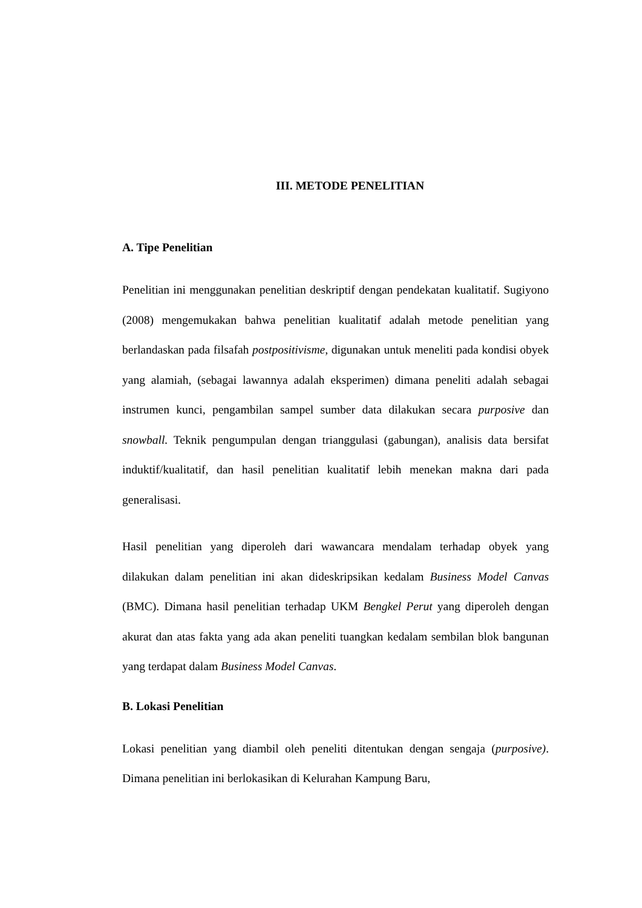III. METODE PENELITIAN
A. Tipe Penelitian
Penelitian ini menggunakan penelitian deskriptif dengan pendekatan kualitatif. Sugiyono (2008) mengemukakan bahwa penelitian kualitatif adalah metode penelitian yang berlandaskan pada filsafah postpositivisme, digunakan untuk meneliti pada kondisi obyek yang alamiah, (sebagai lawannya adalah eksperimen) dimana peneliti adalah sebagai instrumen kunci, pengambilan sampel sumber data dilakukan secara purposive dan snowball. Teknik pengumpulan dengan trianggulasi (gabungan), analisis data bersifat induktif/kualitatif, dan hasil penelitian kualitatif lebih menekan makna dari pada generalisasi.
Hasil penelitian yang diperoleh dari wawancara mendalam terhadap obyek yang dilakukan dalam penelitian ini akan dideskripsikan kedalam Business Model Canvas (BMC). Dimana hasil penelitian terhadap UKM Bengkel Perut yang diperoleh dengan akurat dan atas fakta yang ada akan peneliti tuangkan kedalam sembilan blok bangunan yang terdapat dalam Business Model Canvas.
B. Lokasi Penelitian
Lokasi penelitian yang diambil oleh peneliti ditentukan dengan sengaja (purposive). Dimana penelitian ini berlokasikan di Kelurahan Kampung Baru,